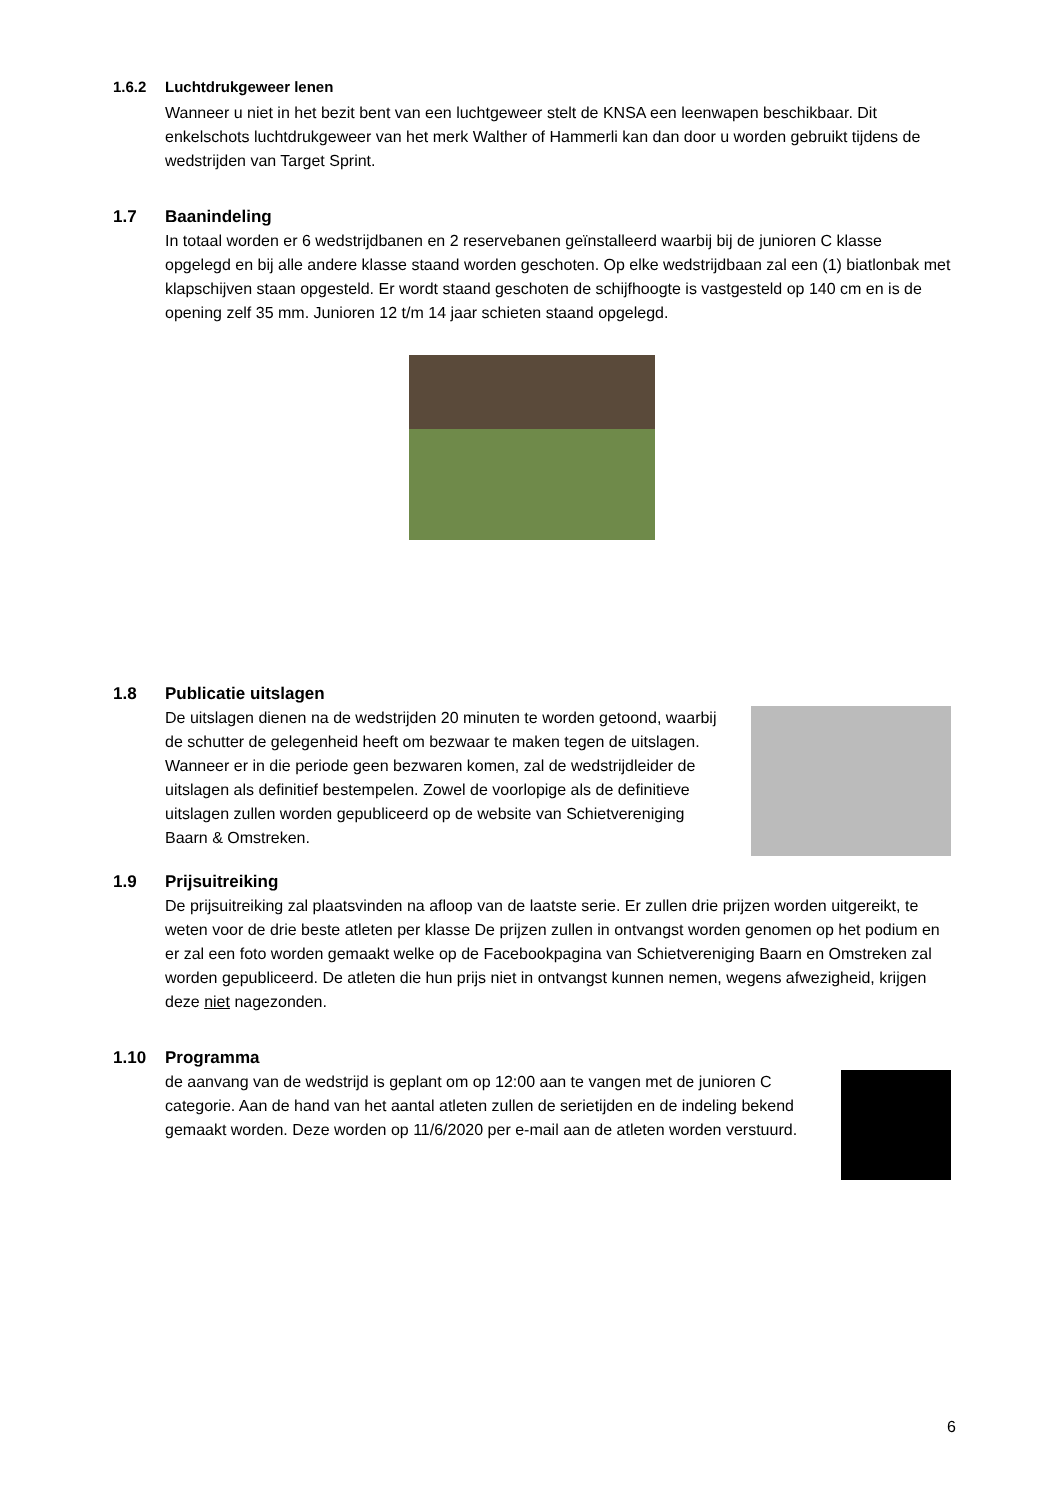1.6.2 Luchtdrukgeweer lenen
Wanneer u niet in het bezit bent van een luchtgeweer stelt de KNSA een leenwapen beschikbaar. Dit enkelschots luchtdrukgeweer van het merk Walther of Hammerli kan dan door u worden gebruikt tijdens de wedstrijden van Target Sprint.
1.7 Baanindeling
In totaal worden er 6 wedstrijdbanen en 2 reservebanen geïnstalleerd waarbij bij de junioren C klasse opgelegd en bij alle andere klasse staand worden geschoten. Op elke wedstrijdbaan zal een (1) biatlonbak met klapschijven staan opgesteld. Er wordt staand geschoten de schijfhoogte is vastgesteld op 140 cm en is de opening zelf 35 mm. Junioren 12 t/m 14 jaar schieten staand opgelegd.
1.8 Publicatie uitslagen
De uitslagen dienen na de wedstrijden 20 minuten te worden getoond, waarbij de schutter de gelegenheid heeft om bezwaar te maken tegen de uitslagen. Wanneer er in die periode geen bezwaren komen, zal de wedstrijdleider de uitslagen als definitief bestempelen. Zowel de voorlopige als de definitieve uitslagen zullen worden gepubliceerd op de website van Schietvereniging Baarn & Omstreken.
1.9 Prijsuitreiking
De prijsuitreiking zal plaatsvinden na afloop van de laatste serie. Er zullen drie prijzen worden uitgereikt, te weten voor de drie beste atleten per klasse De prijzen zullen in ontvangst worden genomen op het podium en er zal een foto worden gemaakt welke op de Facebookpagina van Schietvereniging Baarn en Omstreken zal worden gepubliceerd. De atleten die hun prijs niet in ontvangst kunnen nemen, wegens afwezigheid, krijgen deze niet nagezonden.
1.10 Programma
de aanvang van de wedstrijd is geplant om op 12:00 aan te vangen met de junioren C categorie. Aan de hand van het aantal atleten zullen de serietijden en de indeling bekend gemaakt worden. Deze worden op 11/6/2020 per e-mail aan de atleten worden verstuurd.
6